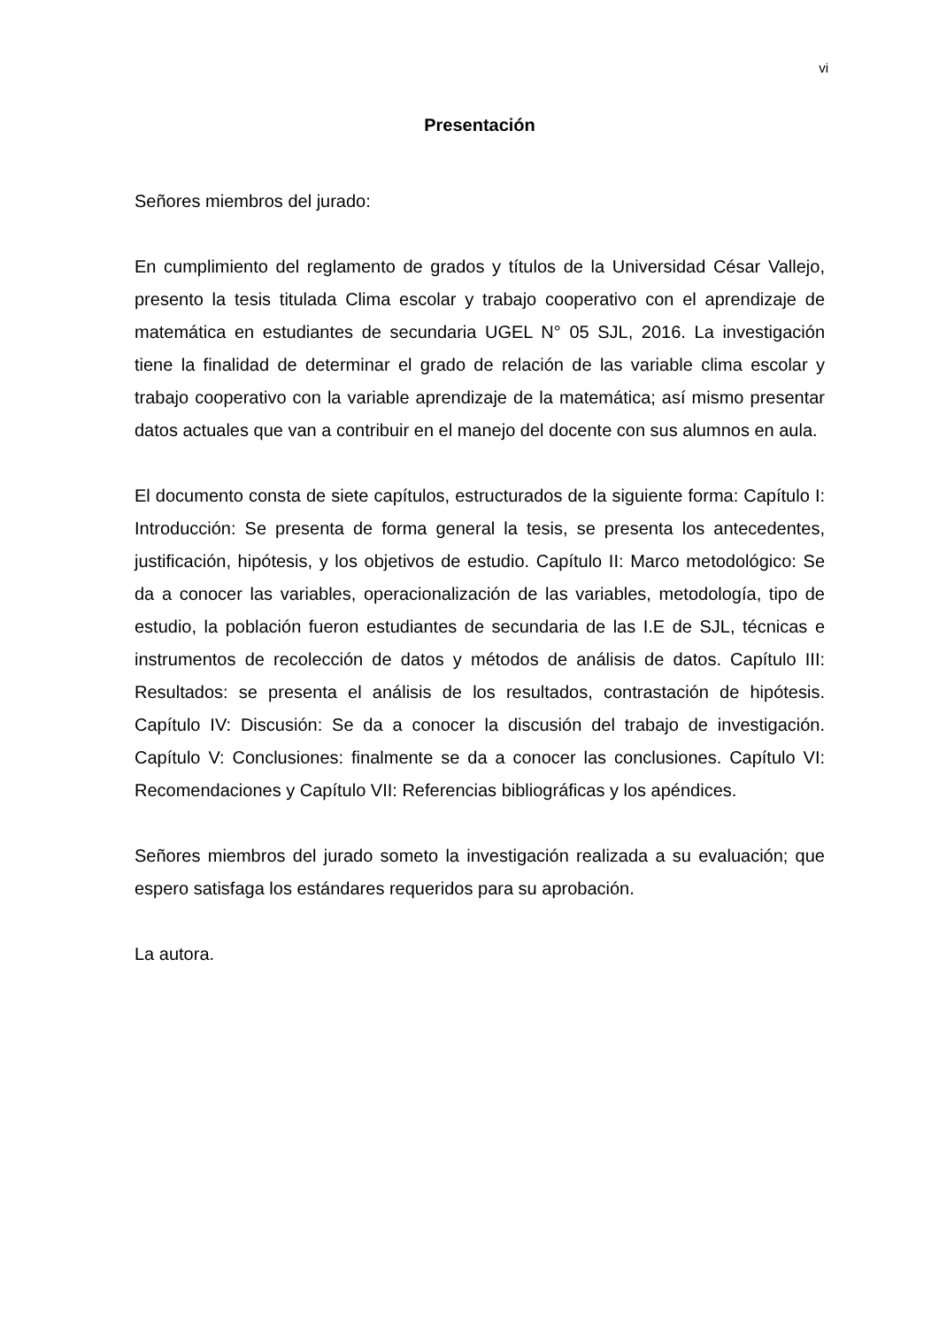vi
Presentación
Señores miembros del jurado:
En cumplimiento del reglamento de grados y títulos de la Universidad César Vallejo, presento la tesis titulada Clima escolar y trabajo cooperativo con el aprendizaje de matemática en estudiantes de secundaria UGEL N° 05 SJL, 2016. La investigación tiene la finalidad de determinar el grado de relación de las variable clima escolar y trabajo cooperativo con la variable aprendizaje de la matemática; así mismo presentar datos actuales que van a contribuir en el manejo del docente con sus alumnos en aula.
El documento consta de siete capítulos, estructurados de la siguiente forma: Capítulo I: Introducción: Se presenta de forma general la tesis, se presenta los antecedentes, justificación, hipótesis, y los objetivos de estudio. Capítulo II: Marco metodológico: Se da a conocer las variables, operacionalización de las variables, metodología, tipo de estudio, la población fueron estudiantes de secundaria de las I.E de SJL, técnicas e instrumentos de recolección de datos y métodos de análisis de datos. Capítulo III: Resultados: se presenta el análisis de los resultados, contrastación de hipótesis. Capítulo IV: Discusión: Se da a conocer la discusión del trabajo de investigación. Capítulo V: Conclusiones: finalmente se da a conocer las conclusiones. Capítulo VI: Recomendaciones y Capítulo VII: Referencias bibliográficas y los apéndices.
Señores miembros del jurado someto la investigación realizada a su evaluación; que espero satisfaga los estándares requeridos para su aprobación.
La autora.